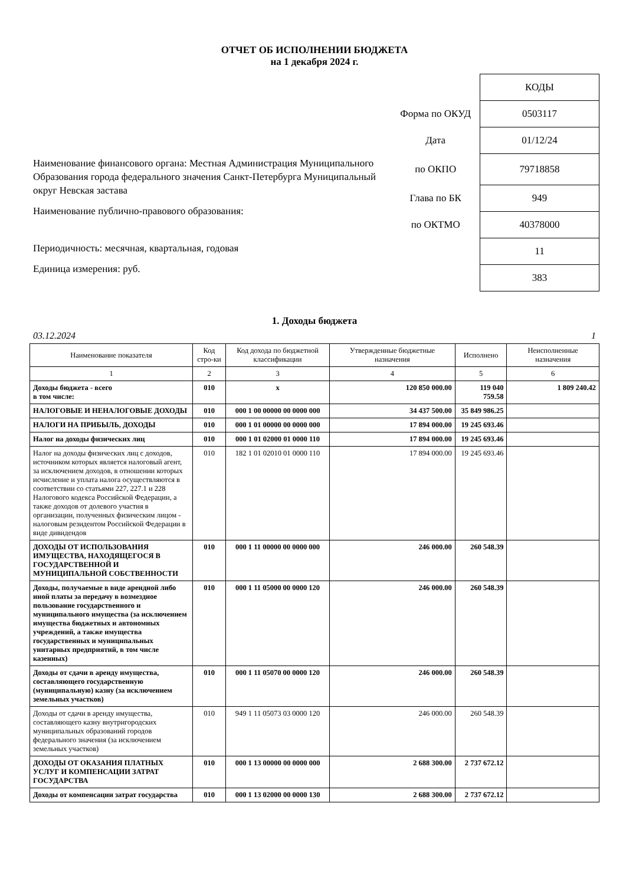ОТЧЕТ ОБ ИСПОЛНЕНИИ БЮДЖЕТА
на 1 декабря 2024 г.
Наименование финансового органа: Местная Администрация Муниципального Образования города федерального значения Санкт-Петербурга Муниципальный округ Невская застава
Наименование публично-правового образования:
Периодичность: месячная, квартальная, годовая
Единица измерения: руб.
| | КОДЫ |
| Форма по ОКУД | 0503117 |
| Дата | 01/12/24 |
| по ОКПО | 79718858 |
| Глава по БК | 949 |
| по ОКТМО | 40378000 |
| | 11 |
| | 383 |
1. Доходы бюджета
03.12.2024 1
| Наименование показателя | Код стро-ки | Код дохода по бюджетной классификации | Утвержденные бюджетные назначения | Исполнено | Неисполненные назначения |
| --- | --- | --- | --- | --- | --- |
| 1 | 2 | 3 | 4 | 5 | 6 |
| Доходы бюджета - всего в том числе: | 010 | x | 120 850 000.00 | 119 040 759.58 | 1 809 240.42 |
| НАЛОГОВЫЕ И НЕНАЛОГОВЫЕ ДОХОДЫ | 010 | 000 1 00 00000 00 0000 000 | 34 437 500.00 | 35 849 986.25 | |
| НАЛОГИ НА ПРИБЫЛЬ, ДОХОДЫ | 010 | 000 1 01 00000 00 0000 000 | 17 894 000.00 | 19 245 693.46 | |
| Налог на доходы физических лиц | 010 | 000 1 01 02000 01 0000 110 | 17 894 000.00 | 19 245 693.46 | |
| Налог на доходы физических лиц с доходов, источником которых является налоговый агент, за исключением доходов, в отношении которых исчисление и уплата налога осуществляются в соответствии со статьями 227, 227.1 и 228 Налогового кодекса Российской Федерации, а также доходов от долевого участия в организации, полученных физическим лицом - налоговым резидентом Российской Федерации в виде дивидендов | 010 | 182 1 01 02010 01 0000 110 | 17 894 000.00 | 19 245 693.46 | |
| ДОХОДЫ ОТ ИСПОЛЬЗОВАНИЯ ИМУЩЕСТВА, НАХОДЯЩЕГОСЯ В ГОСУДАРСТВЕННОЙ И МУНИЦИПАЛЬНОЙ СОБСТВЕННОСТИ | 010 | 000 1 11 00000 00 0000 000 | 246 000.00 | 260 548.39 | |
| Доходы, получаемые в виде арендной либо иной платы за передачу в возмездное пользование государственного и муниципального имущества (за исключением имущества бюджетных и автономных учреждений, а также имущества государственных и муниципальных унитарных предприятий, в том числе казенных) | 010 | 000 1 11 05000 00 0000 120 | 246 000.00 | 260 548.39 | |
| Доходы от сдачи в аренду имущества, составляющего государственную (муниципальную) казну (за исключением земельных участков) | 010 | 000 1 11 05070 00 0000 120 | 246 000.00 | 260 548.39 | |
| Доходы от сдачи в аренду имущества, составляющего казну внутригородских муниципальных образований городов федерального значения (за исключением земельных участков) | 010 | 949 1 11 05073 03 0000 120 | 246 000.00 | 260 548.39 | |
| ДОХОДЫ ОТ ОКАЗАНИЯ ПЛАТНЫХ УСЛУГ И КОМПЕНСАЦИИ ЗАТРАТ ГОСУДАРСТВА | 010 | 000 1 13 00000 00 0000 000 | 2 688 300.00 | 2 737 672.12 | |
| Доходы от компенсации затрат государства | 010 | 000 1 13 02000 00 0000 130 | 2 688 300.00 | 2 737 672.12 | |